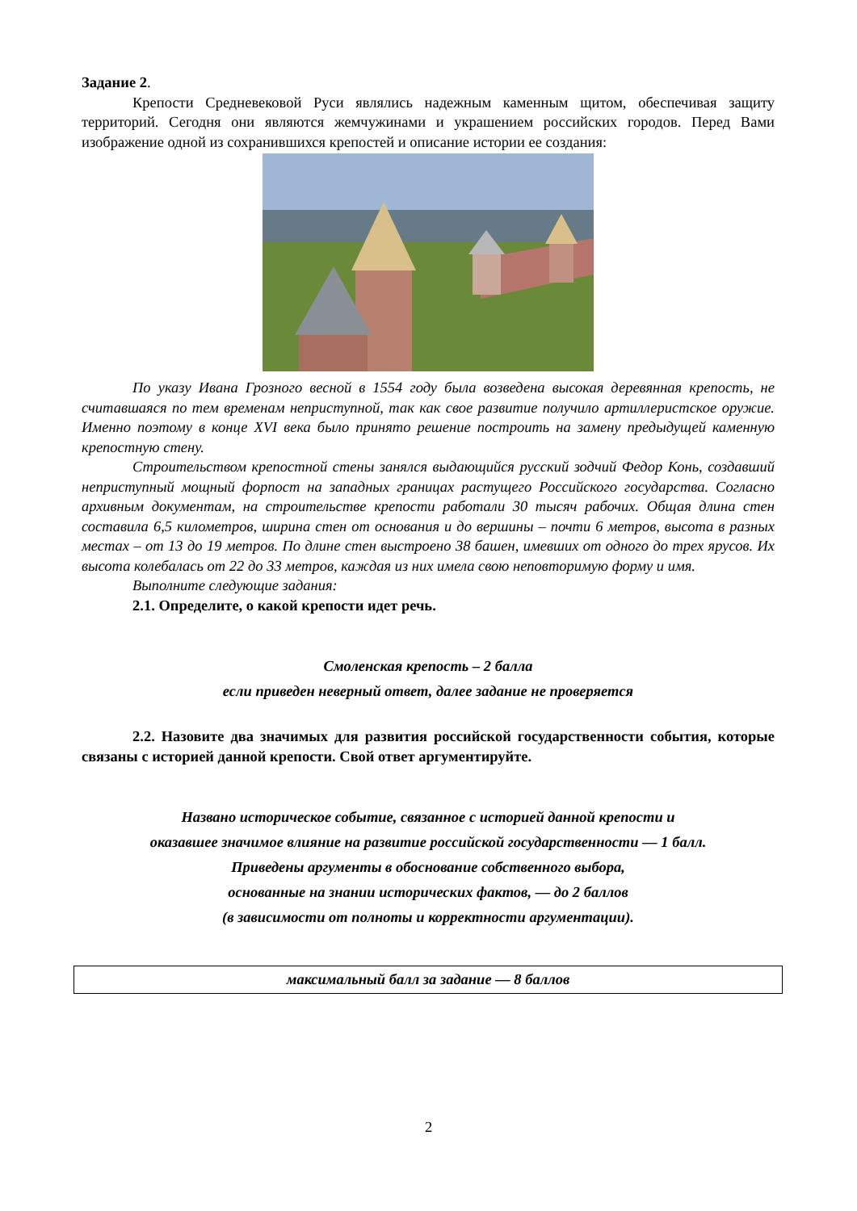Задание 2.
Крепости Средневековой Руси являлись надежным каменным щитом, обеспечивая защиту территорий. Сегодня они являются жемчужинами и украшением российских городов. Перед Вами изображение одной из сохранившихся крепостей и описание истории ее создания:
По указу Ивана Грозного весной в 1554 году была возведена высокая деревянная крепость, не считавшаяся по тем временам неприступной, так как свое развитие получило артиллеристское оружие. Именно поэтому в конце XVI века было принято решение построить на замену предыдущей каменную крепостную стену.
Строительством крепостной стены занялся выдающийся русский зодчий Федор Конь, создавший неприступный мощный форпост на западных границах растущего Российского государства. Согласно архивным документам, на строительстве крепости работали 30 тысяч рабочих. Общая длина стен составила 6,5 километров, ширина стен от основания и до вершины – почти 6 метров, высота в разных местах – от 13 до 19 метров. По длине стен выстроено 38 башен, имевших от одного до трех ярусов. Их высота колебалась от 22 до 33 метров, каждая из них имела свою неповторимую форму и имя.
Выполните следующие задания:
2.1. Определите, о какой крепости идет речь.
Смоленская крепость – 2 балла
если приведен неверный ответ, далее задание не проверяется
2.2. Назовите два значимых для развития российской государственности события, которые связаны с историей данной крепости. Свой ответ аргументируйте.
Названо историческое событие, связанное с историей данной крепости и
оказавшее значимое влияние на развитие российской государственности — 1 балл.
Приведены аргументы в обоснование собственного выбора,
основанные на знании исторических фактов, — до 2 баллов
(в зависимости от полноты и корректности аргументации).
максимальный балл за задание — 8 баллов
2